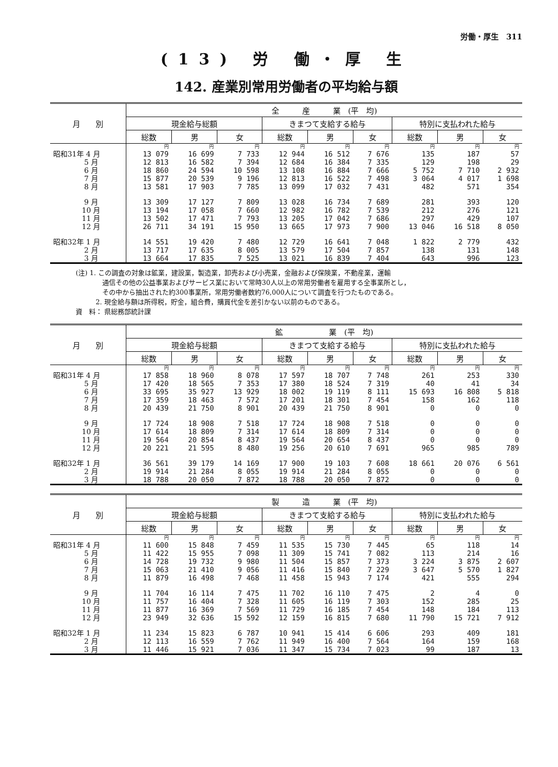労働・厚生　311
(13) 労 働・厚 生
142. 産業別常用労働者の平均給与額
| 月 別 | 全 産 業 (平 均) | | | | | | | | |
| --- | --- | --- | --- | --- | --- | --- | --- | --- | --- |
| | 現金給与総額 | | | きまつて支給する給与 | | | 特別に支払われた給与 | | |
| | 総数 | 男 | 女 | 総数 | 男 | 女 | 総数 | 男 | 女 |
| | 円 | 円 | 円 | 円 | 円 | 円 | 円 | 円 | 円 |
| 昭和31年 4 月 | 13 079 | 16 699 | 7 733 | 12 944 | 16 512 | 7 676 | 135 | 187 | 57 |
| 5 月 | 12 813 | 16 582 | 7 394 | 12 684 | 16 384 | 7 335 | 129 | 198 | 29 |
| 6 月 | 18 860 | 24 594 | 10 598 | 13 108 | 16 884 | 7 666 | 5 752 | 7 710 | 2 932 |
| 7 月 | 15 877 | 20 539 | 9 196 | 12 813 | 16 522 | 7 498 | 3 064 | 4 017 | 1 698 |
| 8 月 | 13 581 | 17 903 | 7 785 | 13 099 | 17 032 | 7 431 | 482 | 571 | 354 |
| 9 月 | 13 309 | 17 127 | 7 809 | 13 028 | 16 734 | 7 689 | 281 | 393 | 120 |
| 10 月 | 13 194 | 17 058 | 7 660 | 12 982 | 16 782 | 7 539 | 212 | 276 | 121 |
| 11 月 | 13 502 | 17 471 | 7 793 | 13 205 | 17 042 | 7 686 | 297 | 429 | 107 |
| 12 月 | 26 711 | 34 191 | 15 950 | 13 665 | 17 973 | 7 900 | 13 046 | 16 518 | 8 050 |
| 昭和32年 1 月 | 14 551 | 19 420 | 7 480 | 12 729 | 16 641 | 7 048 | 1 822 | 2 779 | 432 |
| 2 月 | 13 717 | 17 635 | 8 005 | 13 579 | 17 504 | 7 857 | 138 | 131 | 148 |
| 3 月 | 13 664 | 17 835 | 7 525 | 13 021 | 16 839 | 7 404 | 643 | 996 | 123 |
(注) 1. この調査の対象は鉱業，建設業，製造業，卸売および小売業，金融および保険業，不動産業，運輸
　　　　通信その他の公益事業およびサービス業において常時30人以上の常用労働者を雇用する全事業所とし，
　　　　その中から抽出された約300事業所，常用労働者数約76,000人について調査を行つたものである。
　　　2. 現金給与額は所得税，貯金，組合費，購買代金を差引かない以前のものである。
資　料： 県総務部統計課
| 月 別 | 鉱 業 (平 均) | | | | | | | | |
| --- | --- | --- | --- | --- | --- | --- | --- | --- | --- |
| | 現金給与総額 | | | きまつて支給する給与 | | | 特別に支払われた給与 | | |
| | 総数 | 男 | 女 | 総数 | 男 | 女 | 総数 | 男 | 女 |
| | 円 | 円 | 円 | 円 | 円 | 円 | 円 | 円 | 円 |
| 昭和31年 4 月 | 17 858 | 18 960 | 8 078 | 17 597 | 18 707 | 7 748 | 261 | 253 | 330 |
| 5 月 | 17 420 | 18 565 | 7 353 | 17 380 | 18 524 | 7 319 | 40 | 41 | 34 |
| 6 月 | 33 695 | 35 927 | 13 929 | 18 002 | 19 119 | 8 111 | 15 693 | 16 808 | 5 818 |
| 7 月 | 17 359 | 18 463 | 7 572 | 17 201 | 18 301 | 7 454 | 158 | 162 | 118 |
| 8 月 | 20 439 | 21 750 | 8 901 | 20 439 | 21 750 | 8 901 | 0 | 0 | 0 |
| 9 月 | 17 724 | 18 908 | 7 518 | 17 724 | 18 908 | 7 518 | 0 | 0 | 0 |
| 10 月 | 17 614 | 18 809 | 7 314 | 17 614 | 18 809 | 7 314 | 0 | 0 | 0 |
| 11 月 | 19 564 | 20 854 | 8 437 | 19 564 | 20 654 | 8 437 | 0 | 0 | 0 |
| 12 月 | 20 221 | 21 595 | 8 480 | 19 256 | 20 610 | 7 691 | 965 | 985 | 789 |
| 昭和32年 1 月 | 36 561 | 39 179 | 14 169 | 17 900 | 19 103 | 7 608 | 18 661 | 20 076 | 6 561 |
| 2 月 | 19 914 | 21 284 | 8 055 | 19 914 | 21 284 | 8 055 | 0 | 0 | 0 |
| 3 月 | 18 788 | 20 050 | 7 872 | 18 788 | 20 050 | 7 872 | 0 | 0 | 0 |
| 月 別 | 製 造 業 (平 均) | | | | | | | | |
| --- | --- | --- | --- | --- | --- | --- | --- | --- | --- |
| | 現金給与総額 | | | きまつて支給する給与 | | | 特別に支払われた給与 | | |
| | 総数 | 男 | 女 | 総数 | 男 | 女 | 総数 | 男 | 女 |
| | 円 | 円 | 円 | 円 | 円 | 円 | 円 | 円 | 円 |
| 昭和31年 4 月 | 11 600 | 15 848 | 7 459 | 11 535 | 15 730 | 7 445 | 65 | 118 | 14 |
| 5 月 | 11 422 | 15 955 | 7 098 | 11 309 | 15 741 | 7 082 | 113 | 214 | 16 |
| 6 月 | 14 728 | 19 732 | 9 980 | 11 504 | 15 857 | 7 373 | 3 224 | 3 875 | 2 607 |
| 7 月 | 15 063 | 21 410 | 9 056 | 11 416 | 15 840 | 7 229 | 3 647 | 5 570 | 1 827 |
| 8 月 | 11 879 | 16 498 | 7 468 | 11 458 | 15 943 | 7 174 | 421 | 555 | 294 |
| 9 月 | 11 704 | 16 114 | 7 475 | 11 702 | 16 110 | 7 475 | 2 | 4 | 0 |
| 10 月 | 11 757 | 16 404 | 7 328 | 11 605 | 16 119 | 7 303 | 152 | 285 | 25 |
| 11 月 | 11 877 | 16 369 | 7 569 | 11 729 | 16 185 | 7 454 | 148 | 184 | 113 |
| 12 月 | 23 949 | 32 636 | 15 592 | 12 159 | 16 815 | 7 680 | 11 790 | 15 721 | 7 912 |
| 昭和32年 1 月 | 11 234 | 15 823 | 6 787 | 10 941 | 15 414 | 6 606 | 293 | 409 | 181 |
| 2 月 | 12 113 | 16 559 | 7 762 | 11 949 | 16 400 | 7 564 | 164 | 159 | 168 |
| 3 月 | 11 446 | 15 921 | 7 036 | 11 347 | 15 734 | 7 023 | 99 | 187 | 13 |